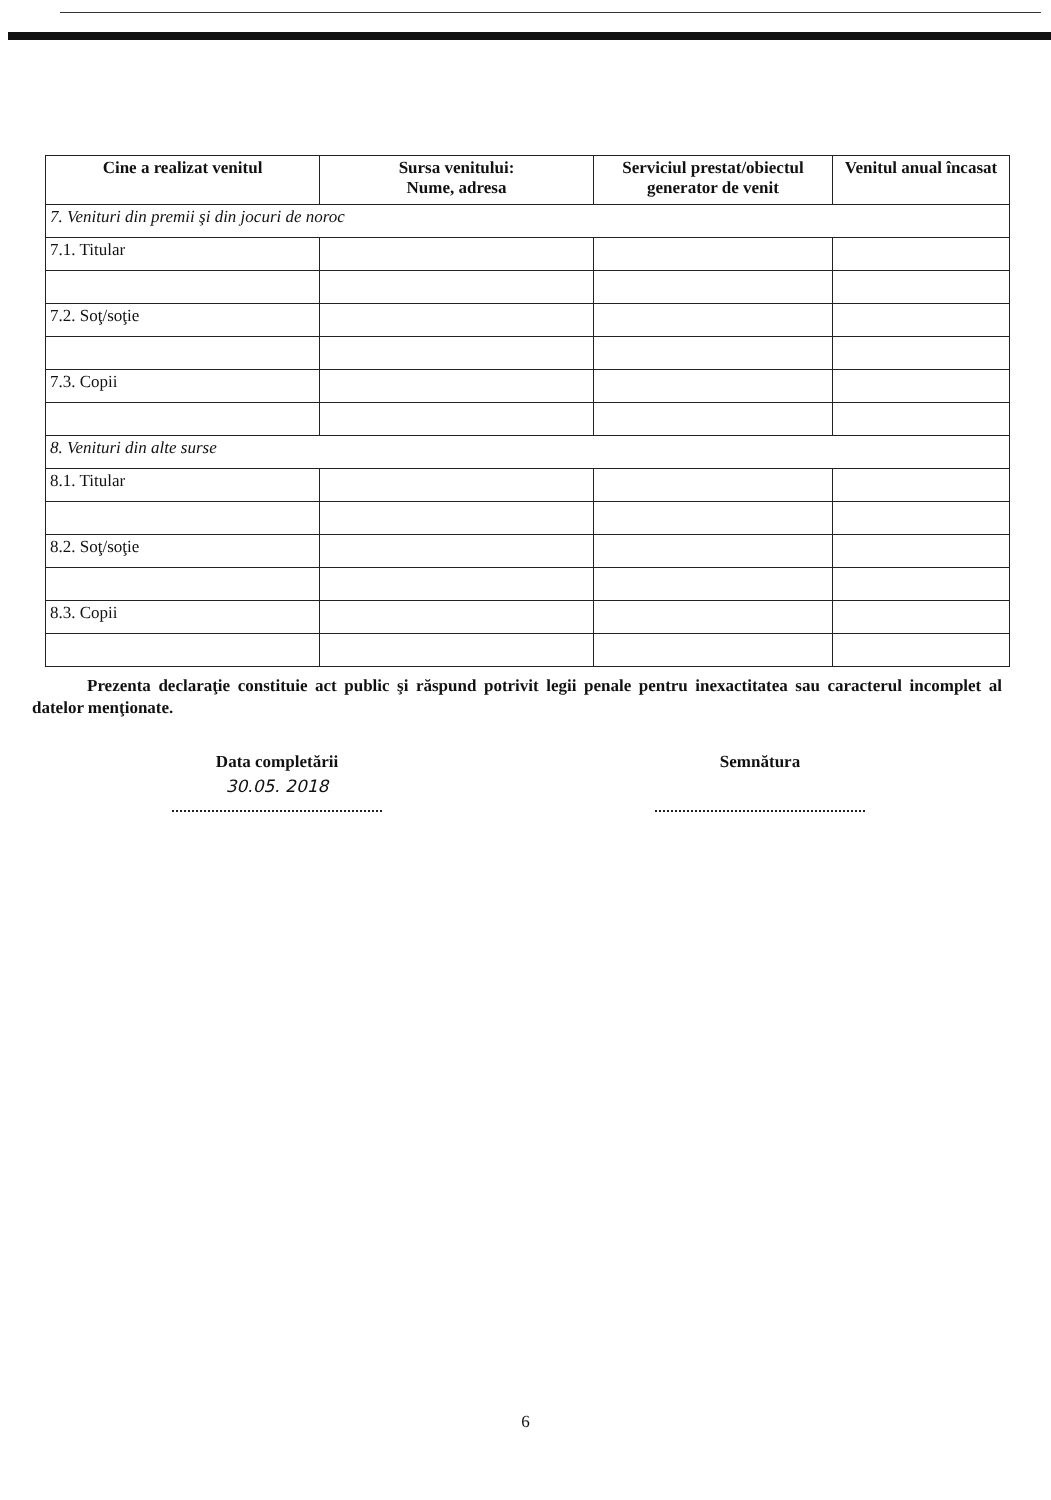| Cine a realizat venitul | Sursa venitului: Nume, adresa | Serviciul prestat/obiectul generator de venit | Venitul anual încasat |
| --- | --- | --- | --- |
| 7. Venituri din premii şi din jocuri de noroc | | | |
| 7.1. Titular | | | |
| 7.2. Soţ/soţie | | | |
| 7.3. Copii | | | |
| 8. Venituri din alte surse | | | |
| 8.1. Titular | | | |
| 8.2. Soţ/soţie | | | |
| 8.3. Copii | | | |
Prezenta declaraţie constituie act public şi răspund potrivit legii penale pentru inexactitatea sau caracterul incomplet al datelor menţionate.
Data completării
30.05. 2018
Semnătura
6